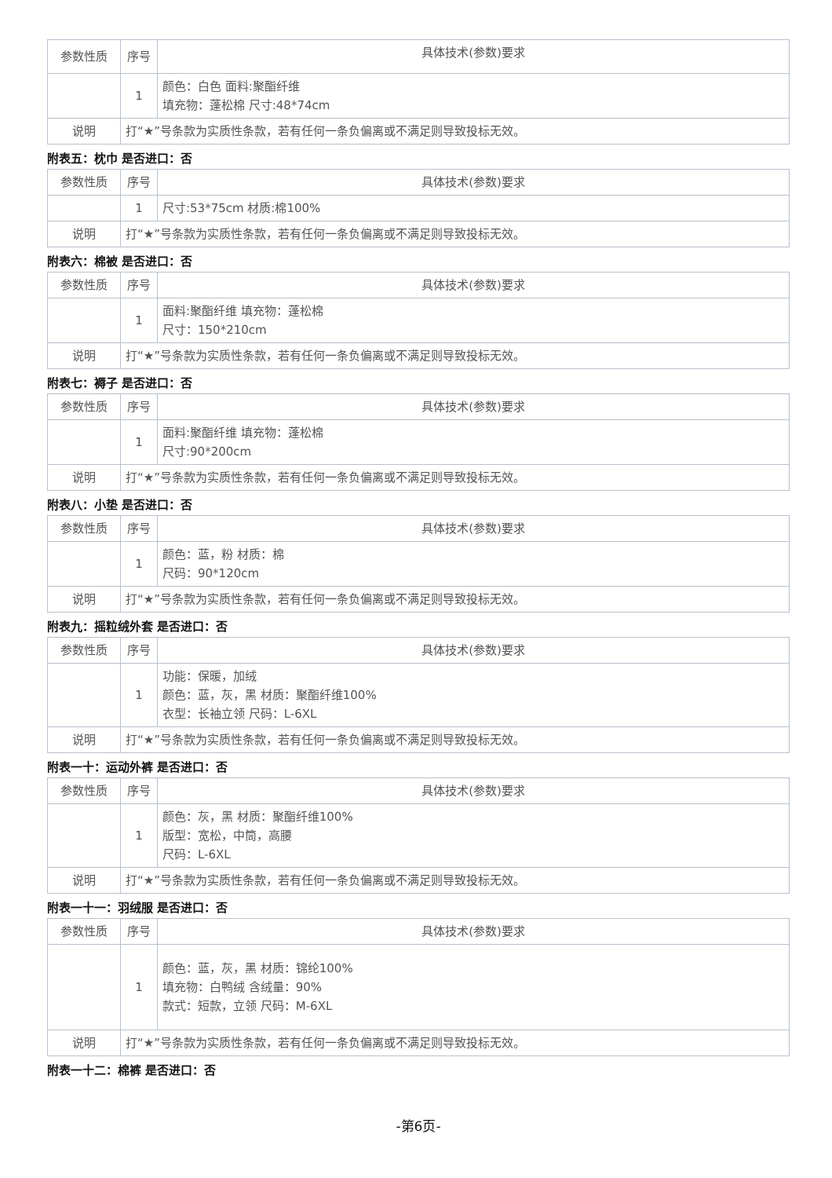| 参数性质 | 序号 | 具体技术(参数)要求 |
| | 1 | 颜色：白色 面料:聚酯纤维 填充物：蓬松棉 尺寸:48*74cm |
| 说明 | 打“★”号条款为实质性条款，若有任何一条负偏离或不满足则导致投标无效。 | |
附表五：枕巾 是否进口：否
| 参数性质 | 序号 | 具体技术(参数)要求 |
| | 1 | 尺寸:53*75cm 材质:棉100% |
| 说明 | 打“★”号条款为实质性条款，若有任何一条负偏离或不满足则导致投标无效。 | |
附表六：棉被 是否进口：否
| 参数性质 | 序号 | 具体技术(参数)要求 |
| | 1 | 面料:聚酯纤维 填充物：蓬松棉 尺寸：150*210cm |
| 说明 | 打“★”号条款为实质性条款，若有任何一条负偏离或不满足则导致投标无效。 | |
附表七：褥子 是否进口：否
| 参数性质 | 序号 | 具体技术(参数)要求 |
| | 1 | 面料:聚酯纤维 填充物：蓬松棉 尺寸:90*200cm |
| 说明 | 打“★”号条款为实质性条款，若有任何一条负偏离或不满足则导致投标无效。 | |
附表八：小垫 是否进口：否
| 参数性质 | 序号 | 具体技术(参数)要求 |
| | 1 | 颜色：蓝，粉 材质：棉 尺码：90*120cm |
| 说明 | 打“★”号条款为实质性条款，若有任何一条负偏离或不满足则导致投标无效。 | |
附表九：摇粒绒外套 是否进口：否
| 参数性质 | 序号 | 具体技术(参数)要求 |
| | 1 | 功能：保暖，加绒 颜色：蓝，灰，黑 材质：聚酯纤维100% 衣型：长袖立领 尺码：L-6XL |
| 说明 | 打“★”号条款为实质性条款，若有任何一条负偏离或不满足则导致投标无效。 | |
附表一十：运动外裤 是否进口：否
| 参数性质 | 序号 | 具体技术(参数)要求 |
| | 1 | 颜色：灰，黑 材质：聚酯纤维100% 版型：宽松，中筒，高腰 尺码：L-6XL |
| 说明 | 打“★”号条款为实质性条款，若有任何一条负偏离或不满足则导致投标无效。 | |
附表一十一：羽绒服 是否进口：否
| 参数性质 | 序号 | 具体技术(参数)要求 |
| | 1 | 颜色：蓝，灰，黑 材质：锦纶100% 填充物：白鸭绒 含绒量：90% 款式：短款，立领 尺码：M-6XL |
| 说明 | 打“★”号条款为实质性条款，若有任何一条负偏离或不满足则导致投标无效。 | |
附表一十二：棉裤 是否进口：否
-第6页-